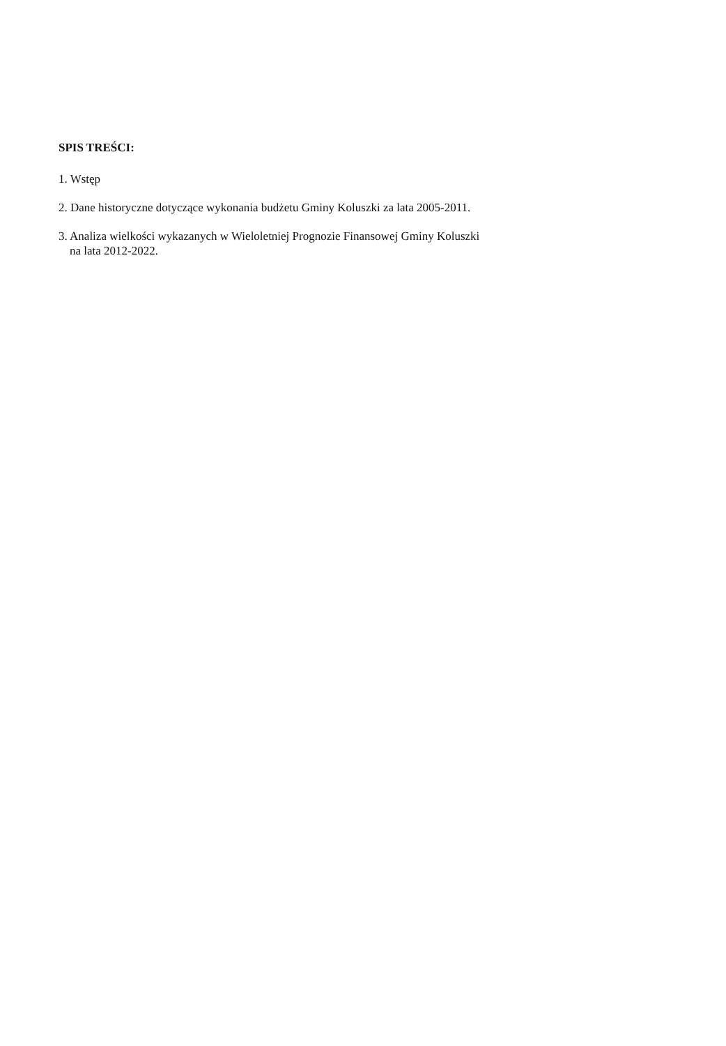SPIS TREŚCI:
1. Wstęp
2. Dane historyczne dotyczące wykonania budżetu Gminy Koluszki za lata 2005-2011.
3. Analiza wielkości wykazanych w Wieloletniej Prognozie Finansowej Gminy Koluszki
na lata 2012-2022.